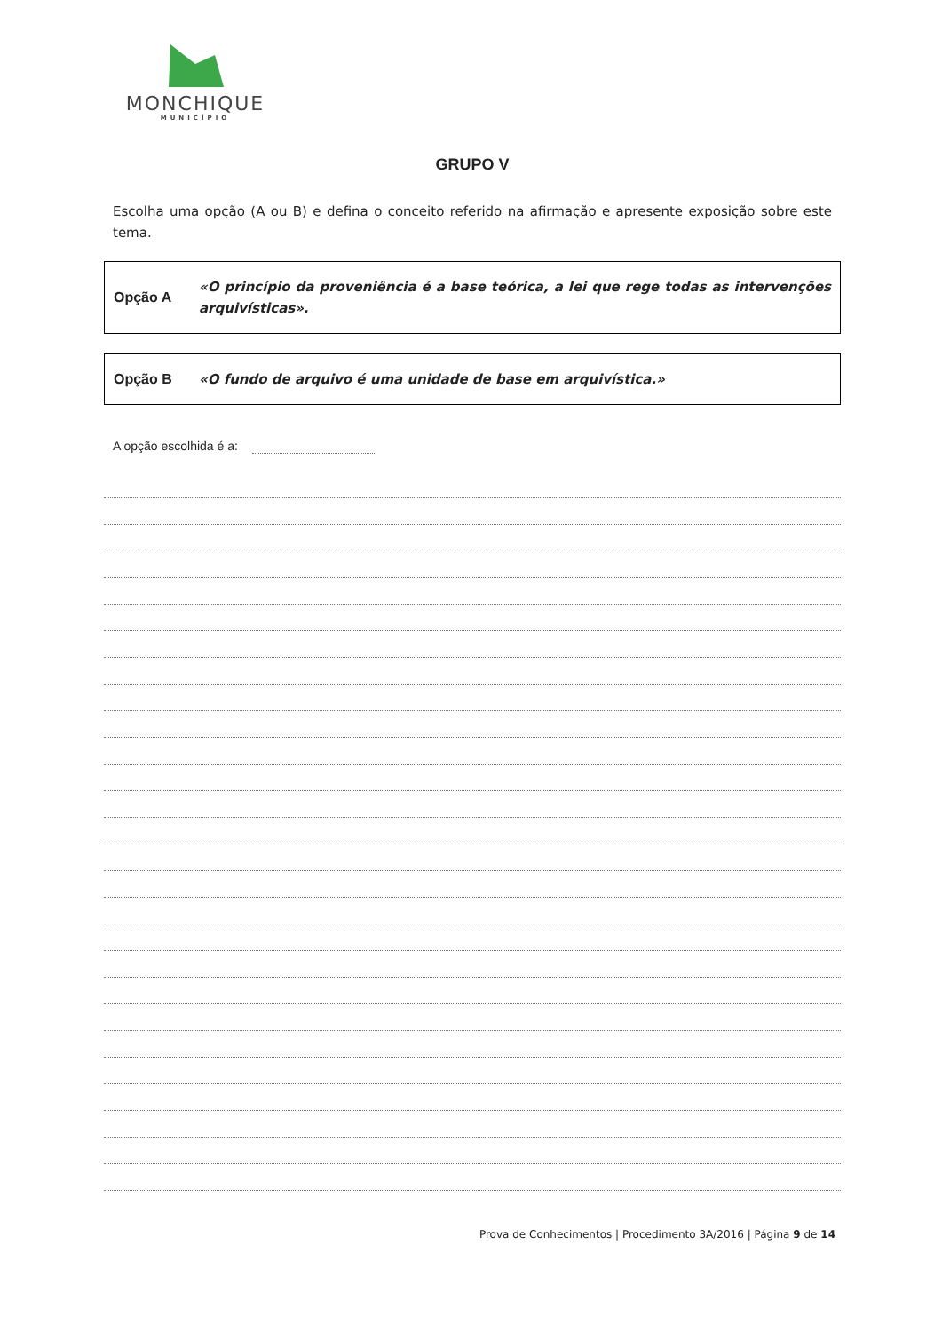MONCHIQUE
MUNICÍPIO
GRUPO V
Escolha uma opção (A ou B) e defina o conceito referido na afirmação e apresente exposição sobre este tema.
Opção A
«O princípio da proveniência é a base teórica, a lei que rege todas as intervenções arquivísticas».
Opção B
«O fundo de arquivo é uma unidade de base em arquivística.»
A opção escolhida é a:
Prova de Conhecimentos | Procedimento 3A/2016 | Página 9 de 14